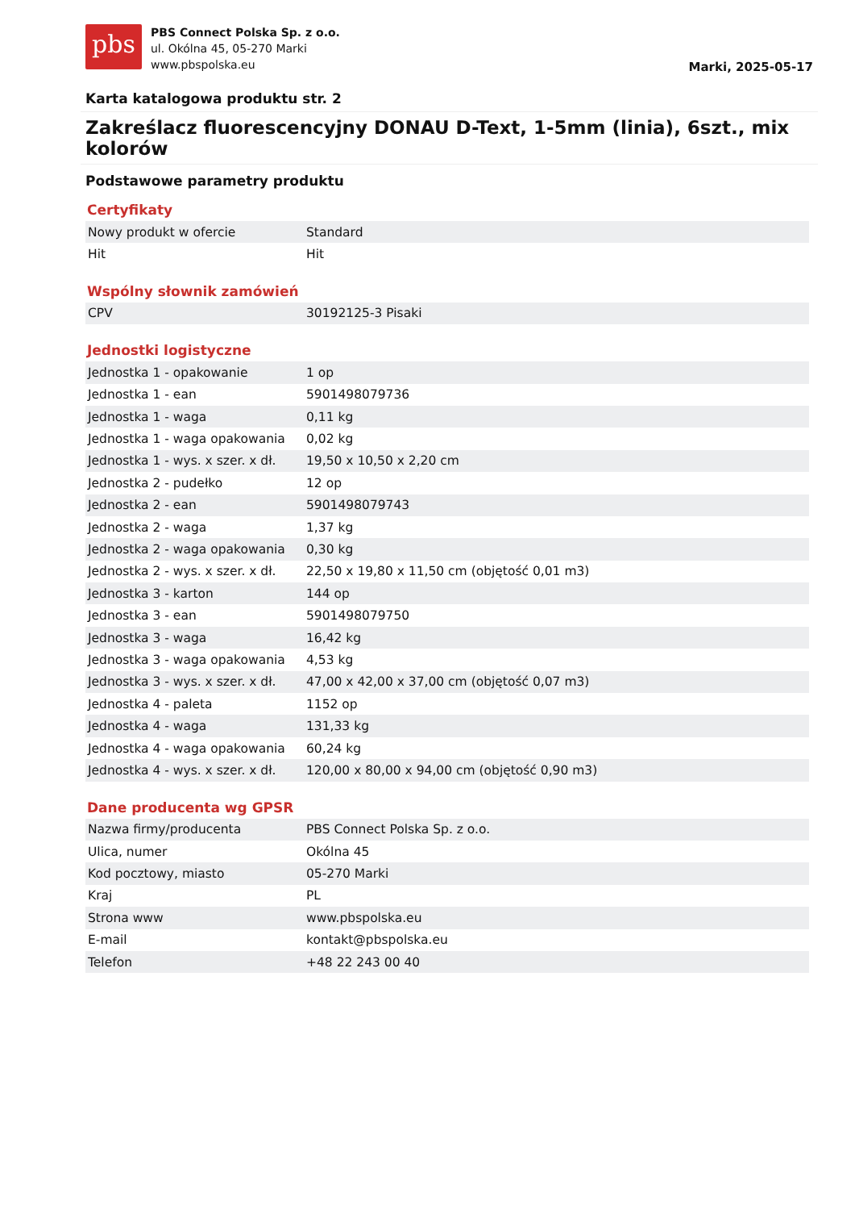pbs
PBS Connect Polska Sp. z o.o.
ul. Okólna 45, 05-270 Marki
www.pbspolska.eu
Marki, 2025-05-17
Karta katalogowa produktu str. 2
Zakreślacz fluorescencyjny DONAU D-Text, 1-5mm (linia), 6szt., mix kolorów
Podstawowe parametry produktu
Certyfikaty
| Nowy produkt w ofercie | Standard |
| Hit | Hit |
Wspólny słownik zamówień
| CPV | 30192125-3 Pisaki |
Jednostki logistyczne
| Jednostka 1 - opakowanie | 1 op |
| Jednostka 1 - ean | 5901498079736 |
| Jednostka 1 - waga | 0,11 kg |
| Jednostka 1 - waga opakowania | 0,02 kg |
| Jednostka 1 - wys. x szer. x dł. | 19,50 x 10,50 x 2,20 cm |
| Jednostka 2 - pudełko | 12 op |
| Jednostka 2 - ean | 5901498079743 |
| Jednostka 2 - waga | 1,37 kg |
| Jednostka 2 - waga opakowania | 0,30 kg |
| Jednostka 2 - wys. x szer. x dł. | 22,50 x 19,80 x 11,50 cm (objętość 0,01 m3) |
| Jednostka 3 - karton | 144 op |
| Jednostka 3 - ean | 5901498079750 |
| Jednostka 3 - waga | 16,42 kg |
| Jednostka 3 - waga opakowania | 4,53 kg |
| Jednostka 3 - wys. x szer. x dł. | 47,00 x 42,00 x 37,00 cm (objętość 0,07 m3) |
| Jednostka 4 - paleta | 1152 op |
| Jednostka 4 - waga | 131,33 kg |
| Jednostka 4 - waga opakowania | 60,24 kg |
| Jednostka 4 - wys. x szer. x dł. | 120,00 x 80,00 x 94,00 cm (objętość 0,90 m3) |
Dane producenta wg GPSR
| Nazwa firmy/producenta | PBS Connect Polska Sp. z o.o. |
| Ulica, numer | Okólna 45 |
| Kod pocztowy, miasto | 05-270 Marki |
| Kraj | PL |
| Strona www | www.pbspolska.eu |
| E-mail | kontakt@pbspolska.eu |
| Telefon | +48 22 243 00 40 |